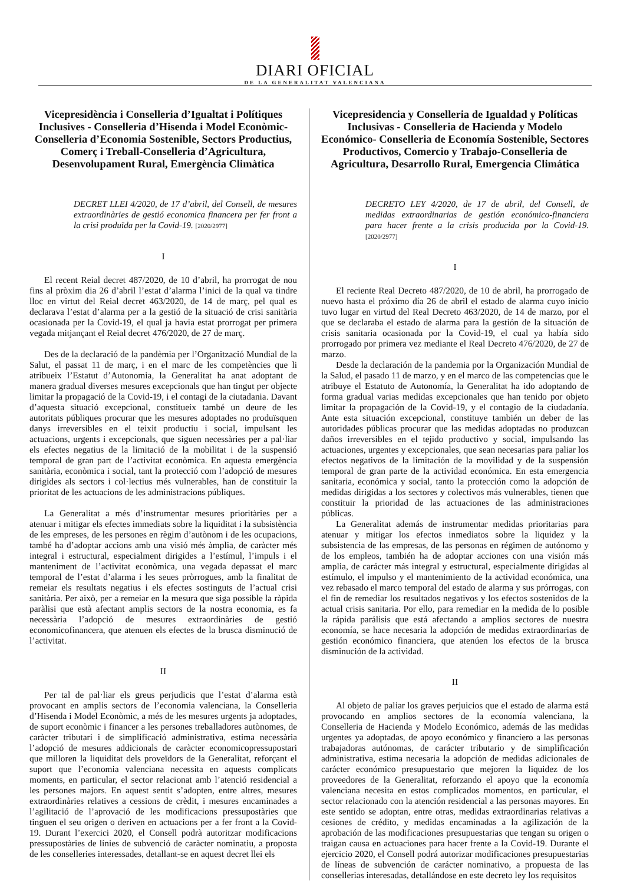DIARI OFICIAL
DE LA GENERALITAT VALENCIANA
Vicepresidència i Conselleria d’Igualtat i Polítiques Inclusives - Conselleria d’Hisenda i Model Econòmic- Conselleria d’Economia Sostenible, Sectors Productius, Comerç i Treball-Conselleria d’Agricultura, Desenvolupament Rural, Emergència Climàtica
DECRET LLEI 4/2020, de 17 d’abril, del Consell, de mesures extraordinàries de gestió economica financera per fer front a la crisi produïda per la Covid-19. [2020/2977]
I
El recent Reial decret 487/2020, de 10 d’abril, ha prorrogat de nou fins al pròxim dia 26 d’abril l’estat d’alarma l’inici de la qual va tindre lloc en virtut del Reial decret 463/2020, de 14 de març, pel qual es declarava l’estat d’alarma per a la gestió de la situació de crisi sanitària ocasionada per la Covid-19, el qual ja havia estat prorrogat per primera vegada mitjançant el Reial decret 476/2020, de 27 de març.
Des de la declaració de la pandèmia per l’Organització Mundial de la Salut, el passat 11 de març, i en el marc de les competències que li atribueix l’Estatut d’Autonomia, la Generalitat ha anat adoptant de manera gradual diverses mesures excepcionals que han tingut per objecte limitar la propagació de la Covid-19, i el contagi de la ciutadania. Davant d’aquesta situació excepcional, constitueix també un deure de les autoritats públiques procurar que les mesures adoptades no produïsquen danys irreversibles en el teixit productiu i social, impulsant les actuacions, urgents i excepcionals, que siguen necessàries per a pal·liar els efectes negatius de la limitació de la mobilitat i de la suspensió temporal de gran part de l’activitat econòmica. En aquesta emergència sanitària, econòmica i social, tant la protecció com l’adopció de mesures dirigides als sectors i col·lectius més vulnerables, han de constituir la prioritat de les actuacions de les administracions públiques.
La Generalitat a més d’instrumentar mesures prioritàries per a atenuar i mitigar els efectes immediats sobre la liquiditat i la subsistència de les empreses, de les persones en règim d’autònom i de les ocupacions, també ha d’adoptar accions amb una visió més àmplia, de caràcter més integral i estructural, especialment dirigides a l’estímul, l’impuls i el manteniment de l’activitat econòmica, una vegada depassat el marc temporal de l’estat d’alarma i les seues pròrrogues, amb la finalitat de remeiar els resultats negatius i els efectes sostinguts de l’actual crisi sanitària. Per això, per a remeiar en la mesura que siga possible la ràpida paràlisi que està afectant amplis sectors de la nostra economia, es fa necessària l’adopció de mesures extraordinàries de gestió economicofinancera, que atenuen els efectes de la brusca disminució de l’activitat.
II
Per tal de pal·liar els greus perjudicis que l’estat d’alarma està provocant en amplis sectors de l’economia valenciana, la Conselleria d’Hisenda i Model Econòmic, a més de les mesures urgents ja adoptades, de suport econòmic i financer a les persones treballadores autònomes, de caràcter tributari i de simplificació administrativa, estima necessària l’adopció de mesures addicionals de caràcter economicopressupostari que milloren la liquiditat dels proveïdors de la Generalitat, reforçant el suport que l’economia valenciana necessita en aquests complicats moments, en particular, el sector relacionat amb l’atenció residencial a les persones majors. En aquest sentit s’adopten, entre altres, mesures extraordinàries relatives a cessions de crèdit, i mesures encaminades a l’agilitació de l’aprovació de les modificacions pressupostàries que tinguen el seu origen o deriven en actuacions per a fer front a la Covid-19. Durant l’exercici 2020, el Consell podrà autoritzar modificacions pressupostàries de línies de subvenció de caràcter nominatiu, a proposta de les conselleries interessades, detallant-se en aquest decret llei els
Vicepresidencia y Conselleria de Igualdad y Políticas Inclusivas - Conselleria de Hacienda y Modelo Económico- Conselleria de Economía Sostenible, Sectores Productivos, Comercio y Trabajo-Conselleria de Agricultura, Desarrollo Rural, Emergencia Climática
DECRETO LEY 4/2020, de 17 de abril, del Consell, de medidas extraordinarias de gestión económico-financiera para hacer frente a la crisis producida por la Covid-19. [2020/2977]
I
El reciente Real Decreto 487/2020, de 10 de abril, ha prorrogado de nuevo hasta el próximo día 26 de abril el estado de alarma cuyo inicio tuvo lugar en virtud del Real Decreto 463/2020, de 14 de marzo, por el que se declaraba el estado de alarma para la gestión de la situación de crisis sanitaria ocasionada por la Covid-19, el cual ya había sido prorrogado por primera vez mediante el Real Decreto 476/2020, de 27 de marzo.
Desde la declaración de la pandemia por la Organización Mundial de la Salud, el pasado 11 de marzo, y en el marco de las competencias que le atribuye el Estatuto de Autonomía, la Generalitat ha ido adoptando de forma gradual varias medidas excepcionales que han tenido por objeto limitar la propagación de la Covid-19, y el contagio de la ciudadanía. Ante esta situación excepcional, constituye también un deber de las autoridades públicas procurar que las medidas adoptadas no produzcan daños irreversibles en el tejido productivo y social, impulsando las actuaciones, urgentes y excepcionales, que sean necesarias para paliar los efectos negativos de la limitación de la movilidad y de la suspensión temporal de gran parte de la actividad económica. En esta emergencia sanitaria, económica y social, tanto la protección como la adopción de medidas dirigidas a los sectores y colectivos más vulnerables, tienen que constituir la prioridad de las actuaciones de las administraciones públicas.
La Generalitat además de instrumentar medidas prioritarias para atenuar y mitigar los efectos inmediatos sobre la liquidez y la subsistencia de las empresas, de las personas en régimen de autónomo y de los empleos, también ha de adoptar acciones con una visión más amplia, de carácter más integral y estructural, especialmente dirigidas al estímulo, el impulso y el mantenimiento de la actividad económica, una vez rebasado el marco temporal del estado de alarma y sus prórrogas, con el fin de remediar los resultados negativos y los efectos sostenidos de la actual crisis sanitaria. Por ello, para remediar en la medida de lo posible la rápida parálisis que está afectando a amplios sectores de nuestra economía, se hace necesaria la adopción de medidas extraordinarias de gestión económico financiera, que atenúen los efectos de la brusca disminución de la actividad.
II
Al objeto de paliar los graves perjuicios que el estado de alarma está provocando en amplios sectores de la economía valenciana, la Conselleria de Hacienda y Modelo Económico, además de las medidas urgentes ya adoptadas, de apoyo económico y financiero a las personas trabajadoras autónomas, de carácter tributario y de simplificación administrativa, estima necesaria la adopción de medidas adicionales de carácter económico presupuestario que mejoren la liquidez de los proveedores de la Generalitat, reforzando el apoyo que la economía valenciana necesita en estos complicados momentos, en particular, el sector relacionado con la atención residencial a las personas mayores. En este sentido se adoptan, entre otras, medidas extraordinarias relativas a cesiones de crédito, y medidas encaminadas a la agilización de la aprobación de las modificaciones presupuestarias que tengan su origen o traigan causa en actuaciones para hacer frente a la Covid-19. Durante el ejercicio 2020, el Consell podrá autorizar modificaciones presupuestarias de líneas de subvención de carácter nominativo, a propuesta de las consellerias interesadas, detallándose en este decreto ley los requisitos